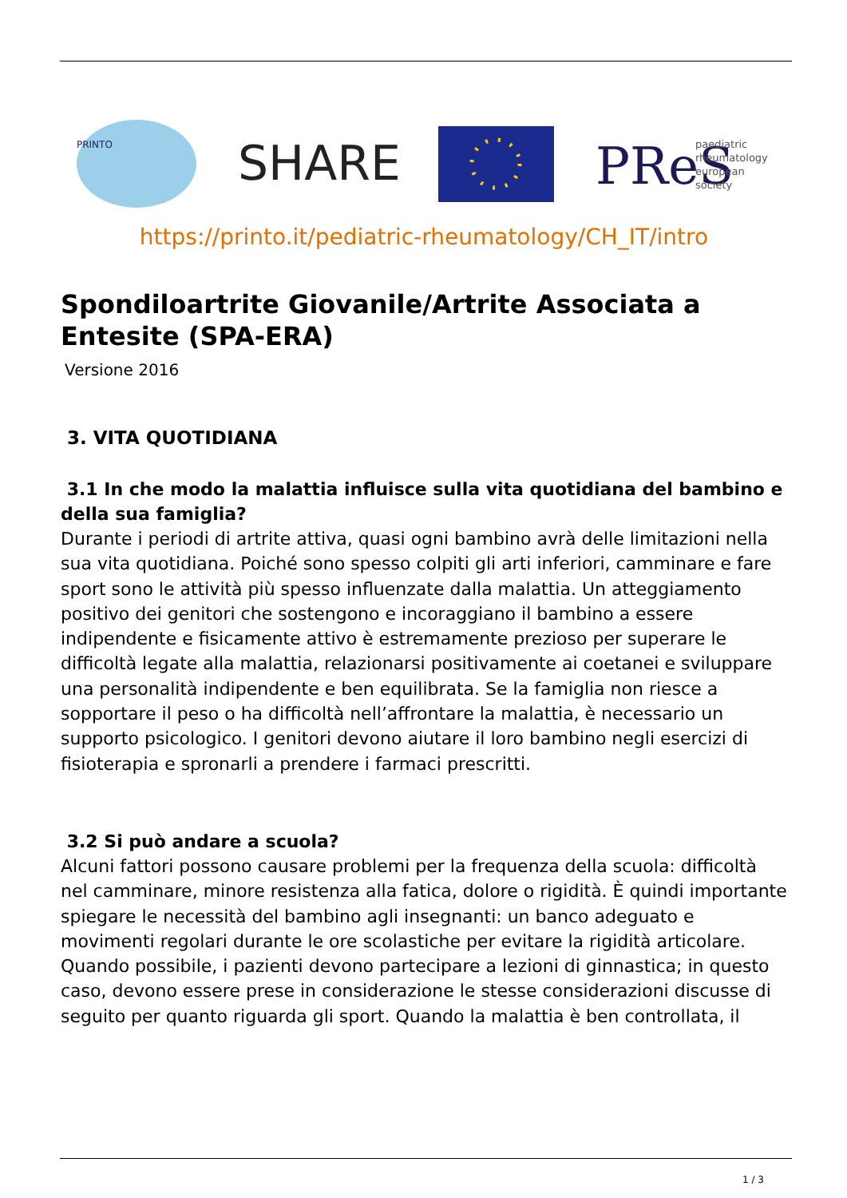PRINTO
SHARE
PReS
paediatric
rheumatology
european
society
https://printo.it/pediatric-rheumatology/CH_IT/intro
Spondiloartrite Giovanile/Artrite Associata a Entesite (SPA-ERA)
Versione 2016
3. VITA QUOTIDIANA
3.1 In che modo la malattia influisce sulla vita quotidiana del bambino e della sua famiglia?
Durante i periodi di artrite attiva, quasi ogni bambino avrà delle limitazioni nella sua vita quotidiana. Poiché sono spesso colpiti gli arti inferiori, camminare e fare sport sono le attività più spesso influenzate dalla malattia. Un atteggiamento positivo dei genitori che sostengono e incoraggiano il bambino a essere indipendente e fisicamente attivo è estremamente prezioso per superare le difficoltà legate alla malattia, relazionarsi positivamente ai coetanei e sviluppare una personalità indipendente e ben equilibrata. Se la famiglia non riesce a sopportare il peso o ha difficoltà nell’affrontare la malattia, è necessario un supporto psicologico. I genitori devono aiutare il loro bambino negli esercizi di fisioterapia e spronarli a prendere i farmaci prescritti.
3.2 Si può andare a scuola?
Alcuni fattori possono causare problemi per la frequenza della scuola: difficoltà nel camminare, minore resistenza alla fatica, dolore o rigidità. È quindi importante spiegare le necessità del bambino agli insegnanti: un banco adeguato e movimenti regolari durante le ore scolastiche per evitare la rigidità articolare. Quando possibile, i pazienti devono partecipare a lezioni di ginnastica; in questo caso, devono essere prese in considerazione le stesse considerazioni discusse di seguito per quanto riguarda gli sport. Quando la malattia è ben controllata, il
1 / 3